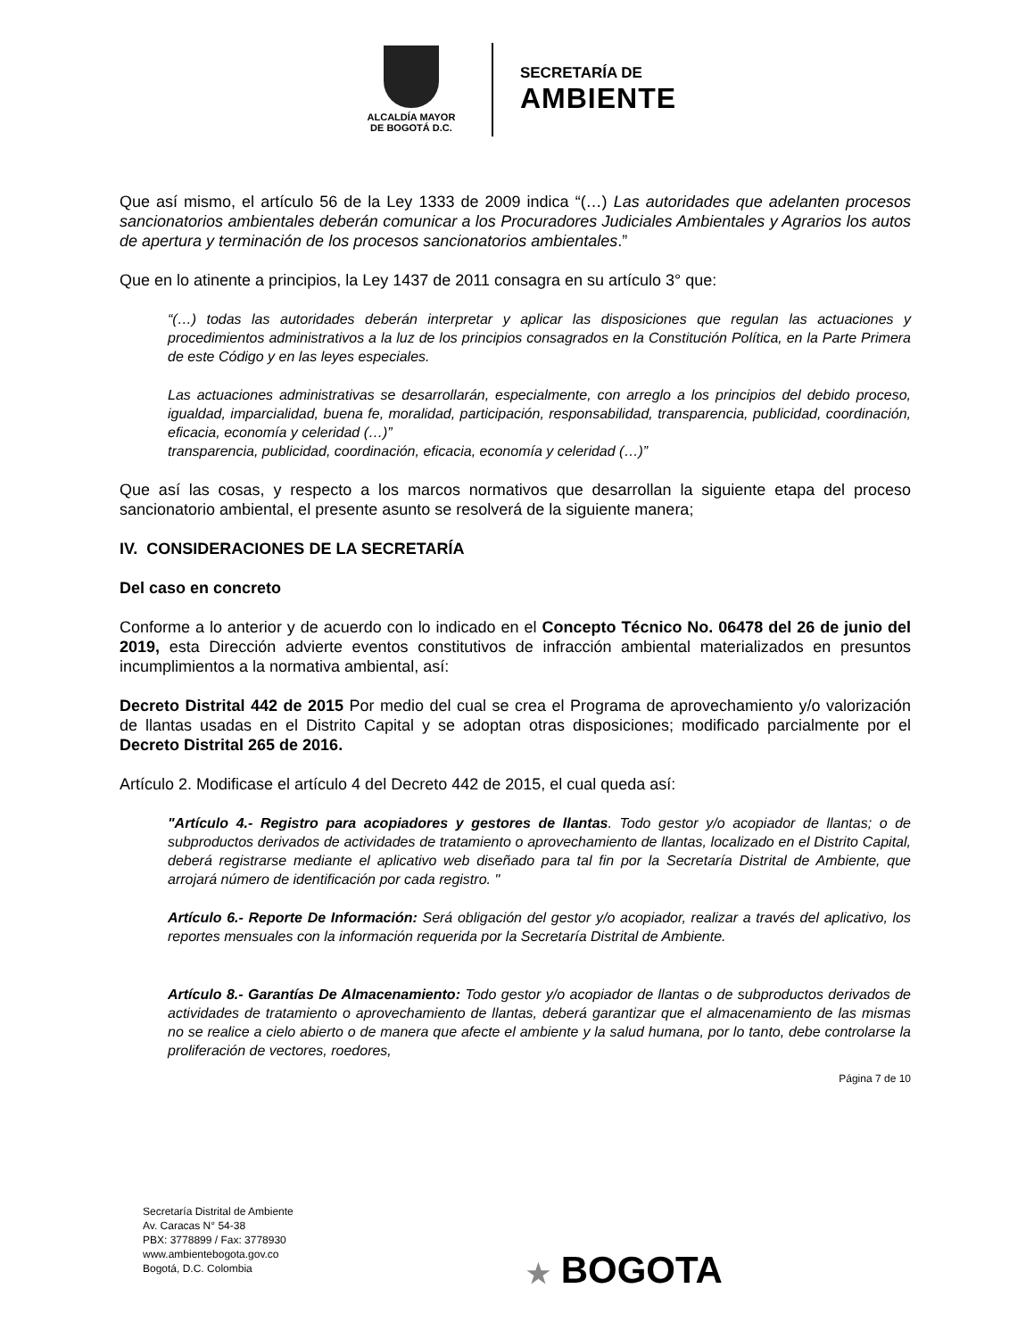ALCALDÍA MAYOR
DE BOGOTÁ D.C.
SECRETARÍA DE
AMBIENTE
Que así mismo, el artículo 56 de la Ley 1333 de 2009 indica “(…) Las autoridades que adelanten procesos sancionatorios ambientales deberán comunicar a los Procuradores Judiciales Ambientales y Agrarios los autos de apertura y terminación de los procesos sancionatorios ambientales.”
Que en lo atinente a principios, la Ley 1437 de 2011 consagra en su artículo 3° que:
“(…) todas las autoridades deberán interpretar y aplicar las disposiciones que regulan las actuaciones y procedimientos administrativos a la luz de los principios consagrados en la Constitución Política, en la Parte Primera de este Código y en las leyes especiales.
Las actuaciones administrativas se desarrollarán, especialmente, con arreglo a los principios del debido proceso, igualdad, imparcialidad, buena fe, moralidad, participación, responsabilidad, transparencia, publicidad, coordinación, eficacia, economía y celeridad (…)”
transparencia, publicidad, coordinación, eficacia, economía y celeridad (…)”
Que así las cosas, y respecto a los marcos normativos que desarrollan la siguiente etapa del proceso sancionatorio ambiental, el presente asunto se resolverá de la siguiente manera;
IV. CONSIDERACIONES DE LA SECRETARÍA
Del caso en concreto
Conforme a lo anterior y de acuerdo con lo indicado en el Concepto Técnico No. 06478 del 26 de junio del 2019, esta Dirección advierte eventos constitutivos de infracción ambiental materializados en presuntos incumplimientos a la normativa ambiental, así:
Decreto Distrital 442 de 2015 Por medio del cual se crea el Programa de aprovechamiento y/o valorización de llantas usadas en el Distrito Capital y se adoptan otras disposiciones; modificado parcialmente por el Decreto Distrital 265 de 2016.
Artículo 2. Modificase el artículo 4 del Decreto 442 de 2015, el cual queda así:
"Artículo 4.- Registro para acopiadores y gestores de llantas. Todo gestor y/o acopiador de llantas; o de subproductos derivados de actividades de tratamiento o aprovechamiento de llantas, localizado en el Distrito Capital, deberá registrarse mediante el aplicativo web diseñado para tal fin por la Secretaría Distrital de Ambiente, que arrojará número de identificación por cada registro. "
Artículo 6.- Reporte De Información: Será obligación del gestor y/o acopiador, realizar a través del aplicativo, los reportes mensuales con la información requerida por la Secretaría Distrital de Ambiente.
Artículo 8.- Garantías De Almacenamiento: Todo gestor y/o acopiador de llantas o de subproductos derivados de actividades de tratamiento o aprovechamiento de llantas, deberá garantizar que el almacenamiento de las mismas no se realice a cielo abierto o de manera que afecte el ambiente y la salud humana, por lo tanto, debe controlarse la proliferación de vectores, roedores,
Página 7 de 10
Secretaría Distrital de Ambiente
Av. Caracas N° 54-38
PBX: 3778899 / Fax: 3778930
www.ambientebogota.gov.co
Bogotá, D.C. Colombia
★ BOGOTA